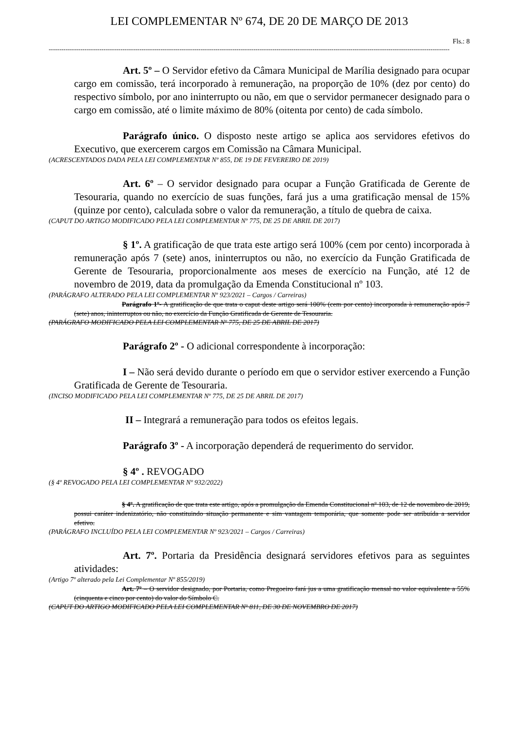LEI COMPLEMENTAR Nº 674, DE 20 DE MARÇO DE 2013
Fls.: 8
----------------------------------------------------------------------------------------------------------------------------------------------------------------------------------------------
Art. 5º – O Servidor efetivo da Câmara Municipal de Marília designado para ocupar cargo em comissão, terá incorporado à remuneração, na proporção de 10% (dez por cento) do respectivo símbolo, por ano ininterrupto ou não, em que o servidor permanecer designado para o cargo em comissão, até o limite máximo de 80% (oitenta por cento) de cada símbolo.
Parágrafo único. O disposto neste artigo se aplica aos servidores efetivos do Executivo, que exercerem cargos em Comissão na Câmara Municipal.
(ACRESCENTADOS DADA PELA LEI COMPLEMENTAR Nº 855, DE 19 DE FEVEREIRO DE 2019)
Art. 6º – O servidor designado para ocupar a Função Gratificada de Gerente de Tesouraria, quando no exercício de suas funções, fará jus a uma gratificação mensal de 15% (quinze por cento), calculada sobre o valor da remuneração, a título de quebra de caixa.
(CAPUT DO ARTIGO MODIFICADO PELA LEI COMPLEMENTAR Nº 775, DE 25 DE ABRIL DE 2017)
§ 1º. A gratificação de que trata este artigo será 100% (cem por cento) incorporada à remuneração após 7 (sete) anos, ininterruptos ou não, no exercício da Função Gratificada de Gerente de Tesouraria, proporcionalmente aos meses de exercício na Função, até 12 de novembro de 2019, data da promulgação da Emenda Constitucional nº 103.
(PARÁGRAFO ALTERADO PELA LEI COMPLEMENTAR Nº 923/2021 – Cargos / Carreiras)
Parágrafo 1º- A gratificação de que trata o caput deste artigo será 100% (cem por cento) incorporada à remuneração após 7 (sete) anos, ininterruptos ou não, no exercício da Função Gratificada de Gerente de Tesouraria.
(PARÁGRAFO MODIFICADO PELA LEI COMPLEMENTAR Nº 775, DE 25 DE ABRIL DE 2017)
Parágrafo 2º - O adicional correspondente à incorporação:
I – Não será devido durante o período em que o servidor estiver exercendo a Função Gratificada de Gerente de Tesouraria.
(INCISO MODIFICADO PELA LEI COMPLEMENTAR Nº 775, DE 25 DE ABRIL DE 2017)
II – Integrará a remuneração para todos os efeitos legais.
Parágrafo 3º - A incorporação dependerá de requerimento do servidor.
§ 4º . REVOGADO
(§ 4º REVOGADO PELA LEI COMPLEMENTAR Nº 932/2022)
§ 4º. A gratificação de que trata este artigo, após a promulgação da Emenda Constitucional nº 103, de 12 de novembro de 2019, possui caráter indenizatório, não constituindo situação permanente e sim vantagem temporária, que somente pode ser atribuída a servidor efetivo.
(PARÁGRAFO INCLUÍDO PELA LEI COMPLEMENTAR Nº 923/2021 – Cargos / Carreiras)
Art. 7º. Portaria da Presidência designará servidores efetivos para as seguintes atividades:
(Artigo 7º alterado pela Lei Complementar Nº 855/2019)
Art. 7º – O servidor designado, por Portaria, como Pregoeiro fará jus a uma gratificação mensal no valor equivalente a 55% (cinquenta e cinco por cento) do valor do Símbolo C.
(CAPUT DO ARTIGO MODIFICADO PELA LEI COMPLEMENTAR Nº 811, DE 30 DE NOVEMBRO DE 2017)